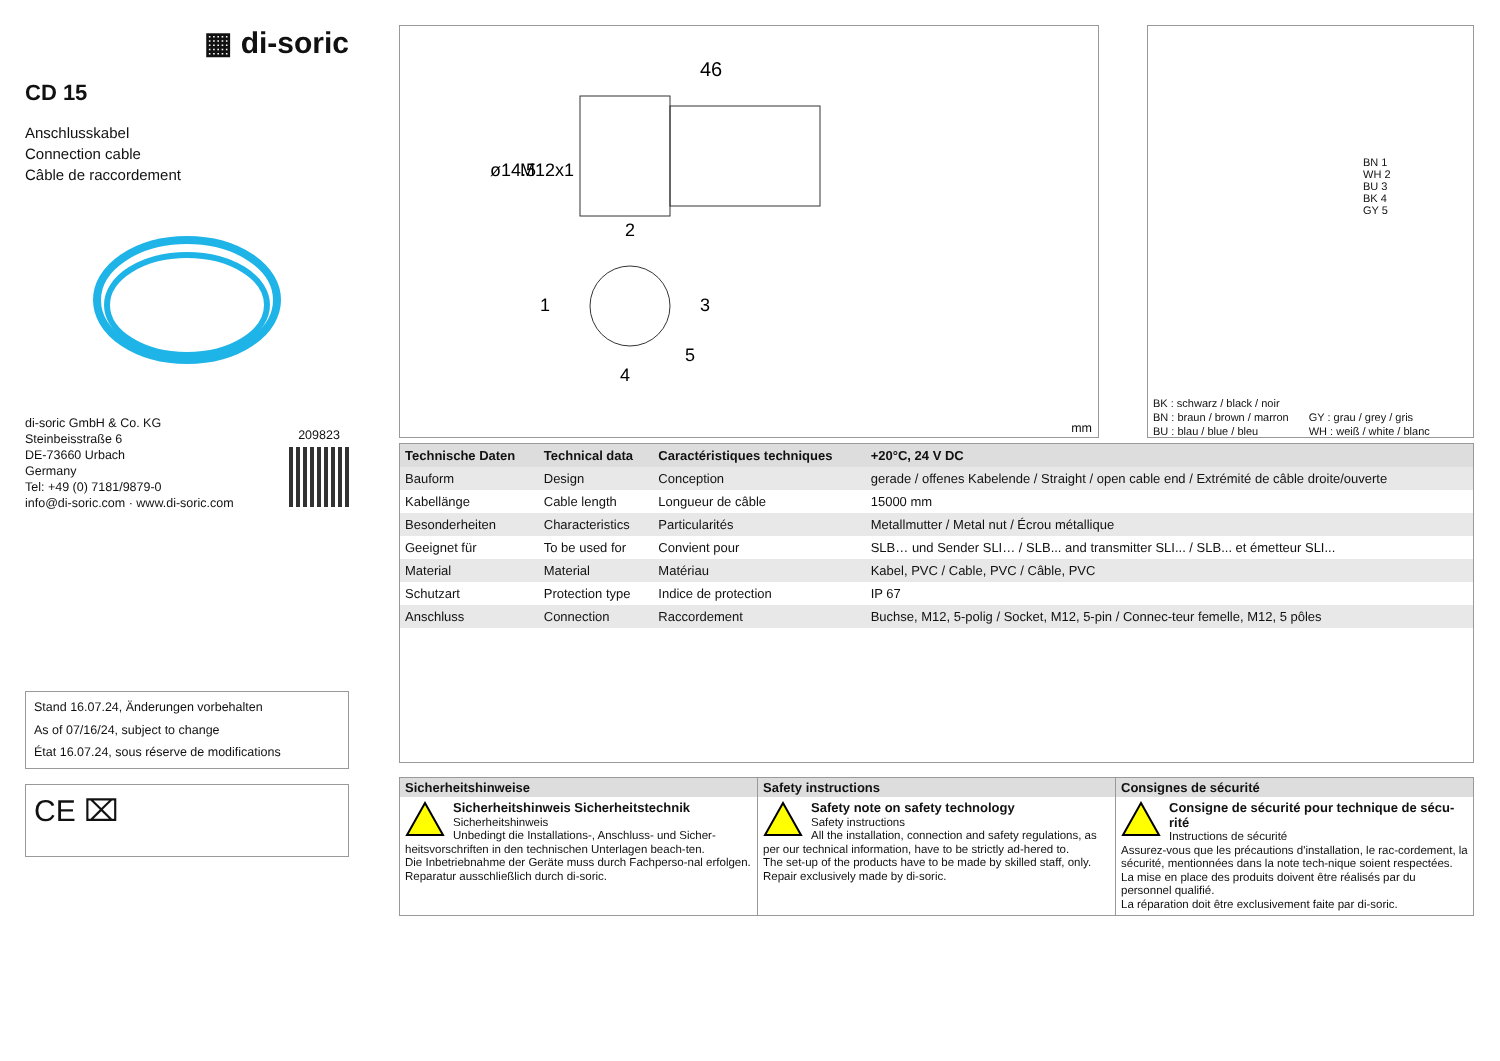▦ di-soric
CD 15
Anschlusskabel
Connection cable
Câble de raccordement
di-soric GmbH & Co. KG
Steinbeisstraße 6
DE-73660 Urbach
Germany
Tel: +49 (0) 7181/9879-0
info@di-soric.com · www.di-soric.com
209823
Stand 16.07.24, Änderungen vorbehalten
As of 07/16/24, subject to change
État 16.07.24, sous réserve de modifications
CE ⌧
46
ø14.5
M12x1
2
1
3
4
5
mm
BN 1
WH 2
BU 3
BK 4
GY 5
BK : schwarz / black / noir
BN : braun / brown / marron
BU : blau / blue / bleu
GY : grau / grey / gris
WH : weiß / white / blanc
| Technische Daten | Technical data | Caractéristiques techniques | +20°C, 24 V DC |
| --- | --- | --- | --- |
| Bauform | Design | Conception | gerade / offenes Kabelende / Straight / open cable end / Extrémité de câble droite/ouverte |
| Kabellänge | Cable length | Longueur de câble | 15000 mm |
| Besonderheiten | Characteristics | Particularités | Metallmutter / Metal nut / Écrou métallique |
| Geeignet für | To be used for | Convient pour | SLB… und Sender SLI… / SLB... and transmitter SLI... / SLB... et émetteur SLI... |
| Material | Material | Matériau | Kabel, PVC / Cable, PVC / Câble, PVC |
| Schutzart | Protection type | Indice de protection | IP 67 |
| Anschluss | Connection | Raccordement | Buchse, M12, 5-polig / Socket, M12, 5-pin / Connec-teur femelle, M12, 5 pôles |
| Sicherheitshinweise | Safety instructions | Consignes de sécurité |
| --- | --- | --- |
| Sicherheitshinweis Sicherheitstechnik Sicherheitshinweis Unbedingt die Installations-, Anschluss- und Sicher-heitsvorschriften in den technischen Unterlagen beach-ten. Die Inbetriebnahme der Geräte muss durch Fachperso-nal erfolgen. Reparatur ausschließlich durch di-soric. | Safety note on safety technology Safety instructions All the installation, connection and safety regulations, as per our technical information, have to be strictly ad-hered to. The set-up of the products have to be made by skilled staff, only. Repair exclusively made by di-soric. | Consigne de sécurité pour technique de sécu-rité Instructions de sécurité Assurez-vous que les précautions d'installation, le rac-cordement, la sécurité, mentionnées dans la note tech-nique soient respectées. La mise en place des produits doivent être réalisés par du personnel qualifié. La réparation doit être exclusivement faite par di-soric. |